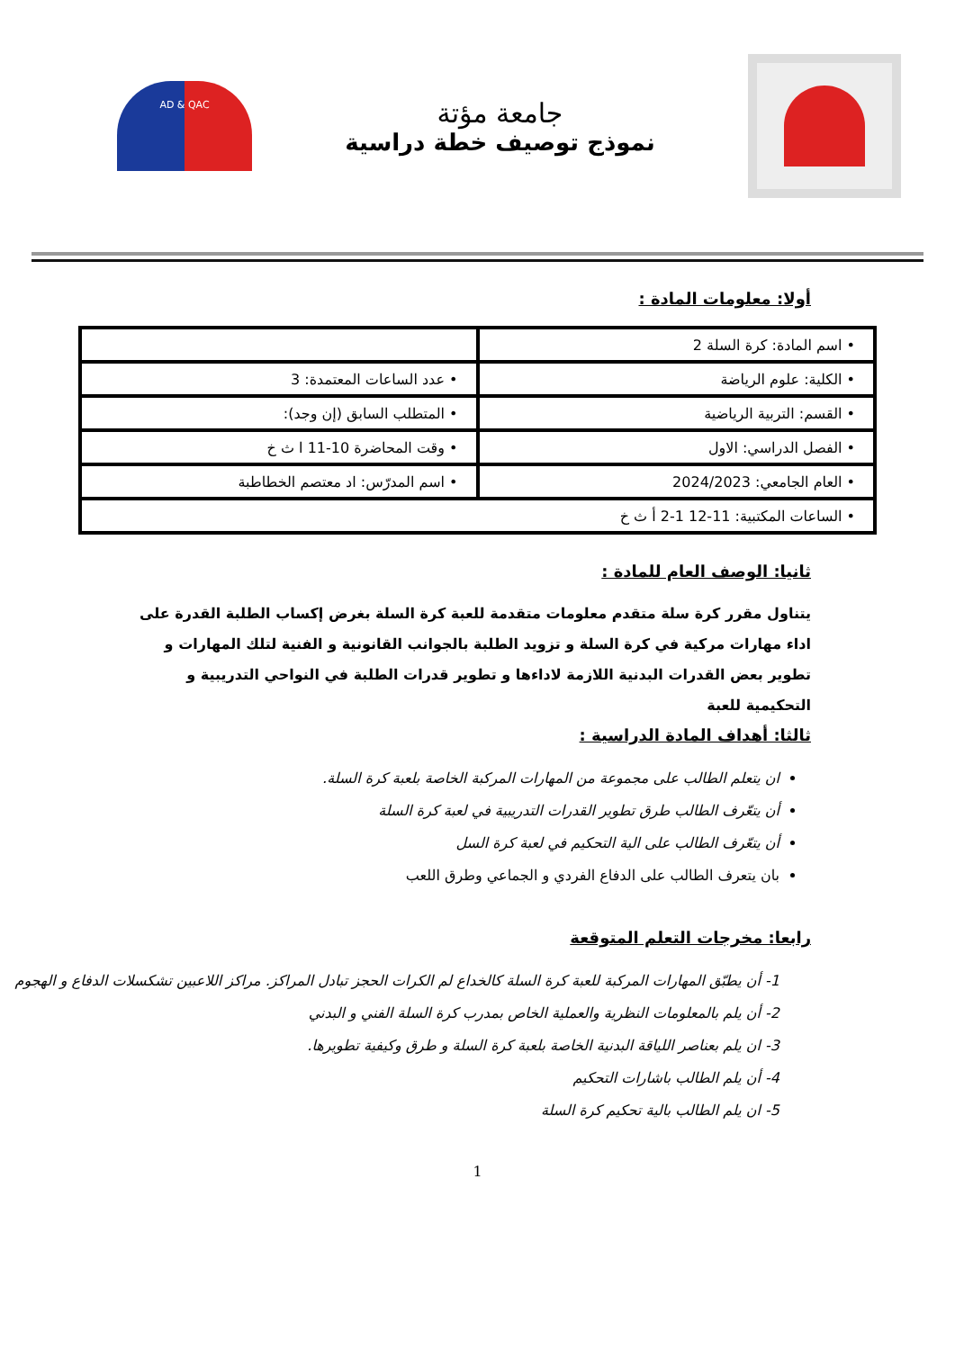جامعة مؤتة
نموذج توصيف خطة دراسية
AD & QAC
أولا: معلومات المادة :
| • اسم المادة: كرة السلة 2 | |
| • الكلية: علوم الرياضة | • عدد الساعات المعتمدة: 3 |
| • القسم: التربية الرياضية | • المتطلب السابق (إن وجد): |
| • الفصل الدراسي: الاول | • وقت المحاضرة 10-11 ا ث خ |
| • العام الجامعي: 2024/2023 | • اسم المدرّس: اد معتصم الخطاطبة |
| • الساعات المكتبية: 11-12 1-2 أ ث خ | |
ثانيا: الوصف العام للمادة :
يتناول مقرر كرة سلة متقدم معلومات متقدمة للعبة كرة السلة بغرض إكساب الطلبة القدرة على اداء مهارات مركية في كرة السلة و تزويد الطلبة بالجوانب القانونية و الفنية لتلك المهارات و تطوير بعض القدرات البدنية اللازمة لاداءها و تطوير قدرات الطلبة في النواحي التدريبية و التحكيمية للعبة
ثالثا: أهداف المادة الدراسية :
ان يتعلم الطالب على مجموعة من المهارات المركبة الخاصة بلعبة كرة السلة.
أن يتعّرف الطالب طرق تطوير القدرات التدريبية في لعبة كرة السلة
أن يتعّرف الطالب على الية التحكيم في لعبة كرة السل
بان يتعرف الطالب على الدفاع الفردي و الجماعي وطرق اللعب
رابعا: مخرجات التعلم المتوقعة
1- أن يطبّق المهارات المركبة للعبة كرة السلة كالخداع لم الكرات الحجز تبادل المراكز. مراكز اللاعبين تشكسلات الدفاع و الهجوم
2- أن يلم بالمعلومات النظرية والعملية الخاص بمدرب كرة السلة الفني و البدني
3- ان يلم بعناصر اللياقة البدنية الخاصة بلعبة كرة السلة و طرق وكيفية تطويرها.
4- أن يلم الطالب باشارات التحكيم
5- ان يلم الطالب بالية تحكيم كرة السلة
1